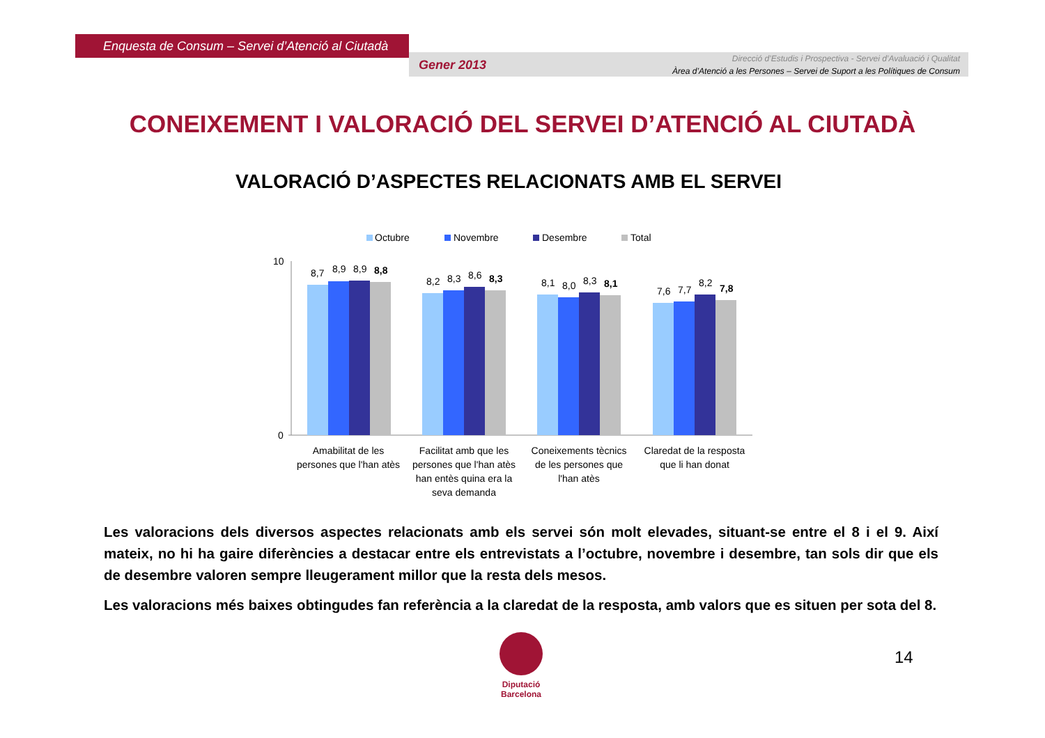Enquesta de Consum – Servei d’Atenció al Ciutadà
Gener 2013
Direcció d’Estudis i Prospectiva - Servei d’Avaluació i Qualitat
Àrea d’Atenció a les Persones – Servei de Suport a les Polítiques de Consum
CONEIXEMENT I VALORACIÓ DEL SERVEI D’ATENCIÓ AL CIUTADÀ
VALORACIÓ D’ASPECTES RELACIONATS AMB EL SERVEI
Octubre
Novembre
Desembre
Total
10
0
8,7
8,9
8,9
8,8
8,2
8,3
8,6
8,3
8,1
8,0
8,3
8,1
7,6
7,7
8,2
7,8
Amabilitat de les
persones que l'han atès
Facilitat amb que les
persones que l'han atès
han entès quina era la
seva demanda
Coneixements tècnics
de les persones que
l'han atès
Claredat de la resposta
que li han donat
Les valoracions dels diversos aspectes relacionats amb els servei són molt elevades, situant-se entre el 8 i el 9. Així mateix, no hi ha gaire diferències a destacar entre els entrevistats a l’octubre, novembre i desembre, tan sols dir que els de desembre valoren sempre lleugerament millor que la resta dels mesos.
Les valoracions més baixes obtingudes fan referència a la claredat de la resposta, amb valors que es situen per sota del 8.
Diputació
Barcelona
14